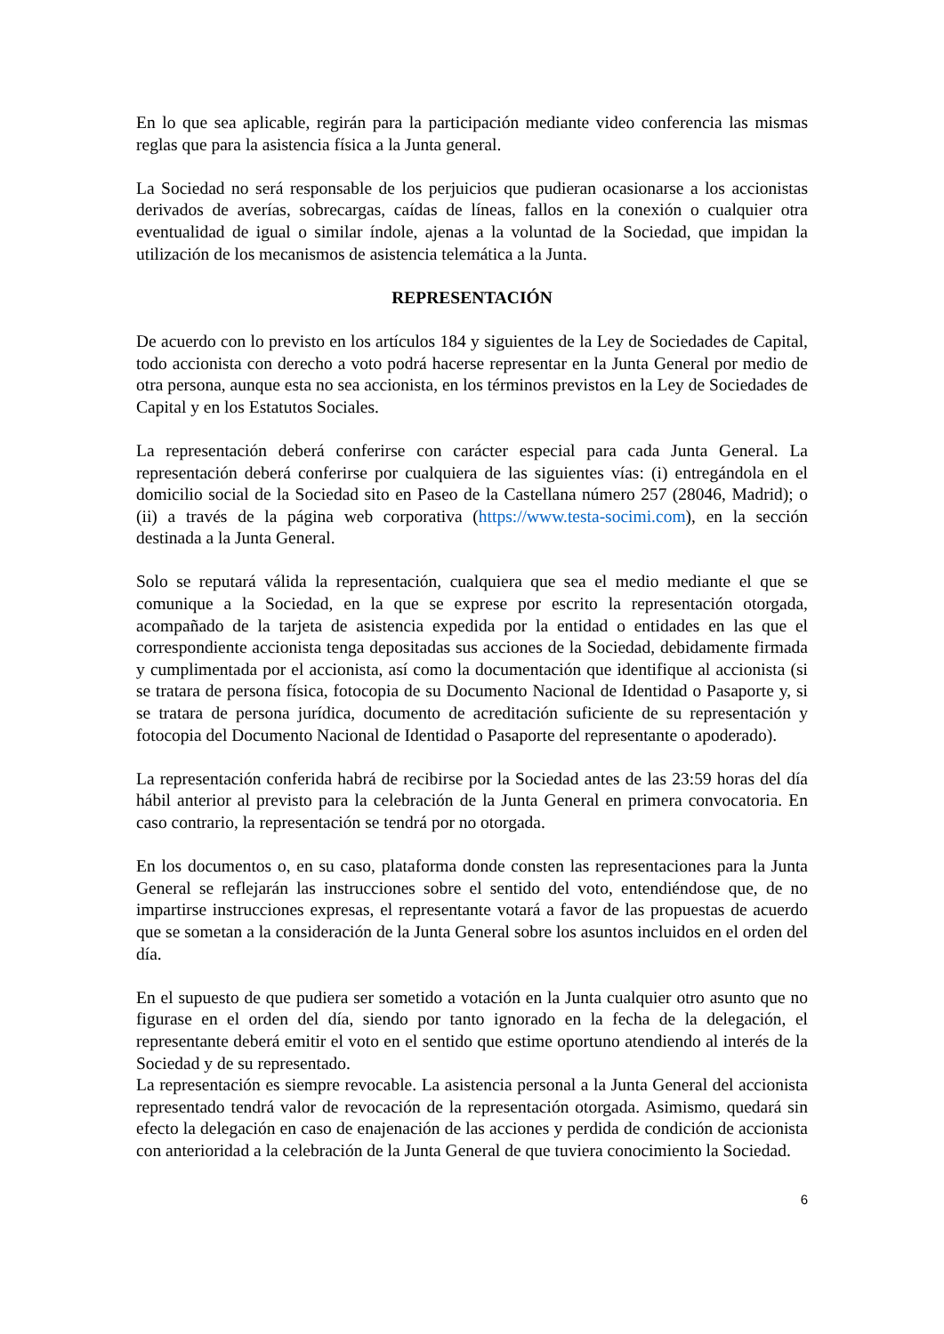En lo que sea aplicable, regirán para la participación mediante video conferencia las mismas reglas que para la asistencia física a la Junta general.
La Sociedad no será responsable de los perjuicios que pudieran ocasionarse a los accionistas derivados de averías, sobrecargas, caídas de líneas, fallos en la conexión o cualquier otra eventualidad de igual o similar índole, ajenas a la voluntad de la Sociedad, que impidan la utilización de los mecanismos de asistencia telemática a la Junta.
REPRESENTACIÓN
De acuerdo con lo previsto en los artículos 184 y siguientes de la Ley de Sociedades de Capital, todo accionista con derecho a voto podrá hacerse representar en la Junta General por medio de otra persona, aunque esta no sea accionista, en los términos previstos en la Ley de Sociedades de Capital y en los Estatutos Sociales.
La representación deberá conferirse con carácter especial para cada Junta General. La representación deberá conferirse por cualquiera de las siguientes vías: (i) entregándola en el domicilio social de la Sociedad sito en Paseo de la Castellana número 257 (28046, Madrid); o (ii) a través de la página web corporativa (https://www.testa-socimi.com), en la sección destinada a la Junta General.
Solo se reputará válida la representación, cualquiera que sea el medio mediante el que se comunique a la Sociedad, en la que se exprese por escrito la representación otorgada, acompañado de la tarjeta de asistencia expedida por la entidad o entidades en las que el correspondiente accionista tenga depositadas sus acciones de la Sociedad, debidamente firmada y cumplimentada por el accionista, así como la documentación que identifique al accionista (si se tratara de persona física, fotocopia de su Documento Nacional de Identidad o Pasaporte y, si se tratara de persona jurídica, documento de acreditación suficiente de su representación y fotocopia del Documento Nacional de Identidad o Pasaporte del representante o apoderado).
La representación conferida habrá de recibirse por la Sociedad antes de las 23:59 horas del día hábil anterior al previsto para la celebración de la Junta General en primera convocatoria. En caso contrario, la representación se tendrá por no otorgada.
En los documentos o, en su caso, plataforma donde consten las representaciones para la Junta General se reflejarán las instrucciones sobre el sentido del voto, entendiéndose que, de no impartirse instrucciones expresas, el representante votará a favor de las propuestas de acuerdo que se sometan a la consideración de la Junta General sobre los asuntos incluidos en el orden del día.
En el supuesto de que pudiera ser sometido a votación en la Junta cualquier otro asunto que no figurase en el orden del día, siendo por tanto ignorado en la fecha de la delegación, el representante deberá emitir el voto en el sentido que estime oportuno atendiendo al interés de la Sociedad y de su representado.
La representación es siempre revocable. La asistencia personal a la Junta General del accionista representado tendrá valor de revocación de la representación otorgada. Asimismo, quedará sin efecto la delegación en caso de enajenación de las acciones y perdida de condición de accionista con anterioridad a la celebración de la Junta General de que tuviera conocimiento la Sociedad.
6